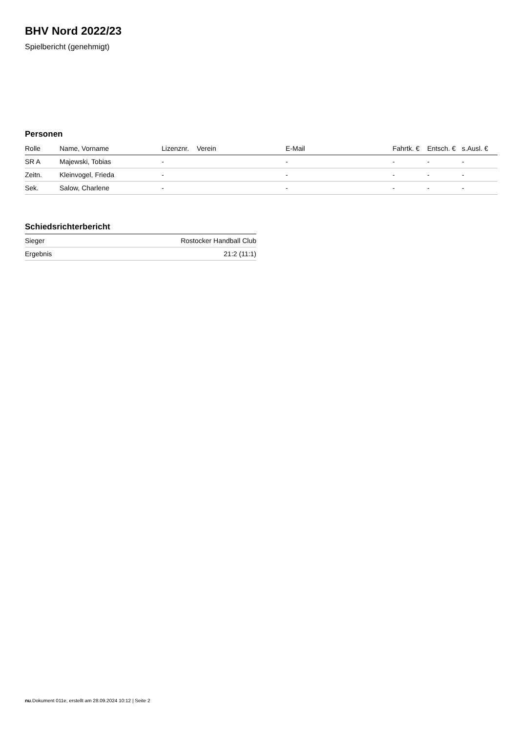BHV Nord 2022/23
Spielbericht (genehmigt)
Personen
| Rolle | Name, Vorname | Lizenznr. | Verein | E-Mail | Fahrtk. € | Entsch. € | s.Ausl. € |
| --- | --- | --- | --- | --- | --- | --- | --- |
| SR A | Majewski, Tobias | - | | - | - | - | - |
| Zeitn. | Kleinvogel, Frieda | - | | - | - | - | - |
| Sek. | Salow, Charlene | - | | - | - | - | - |
Schiedsrichterbericht
| Sieger | Rostocker Handball Club |
| Ergebnis | 21:2 (11:1) |
nu.Dokument 011e, erstellt am 28.09.2024 10:12 | Seite 2